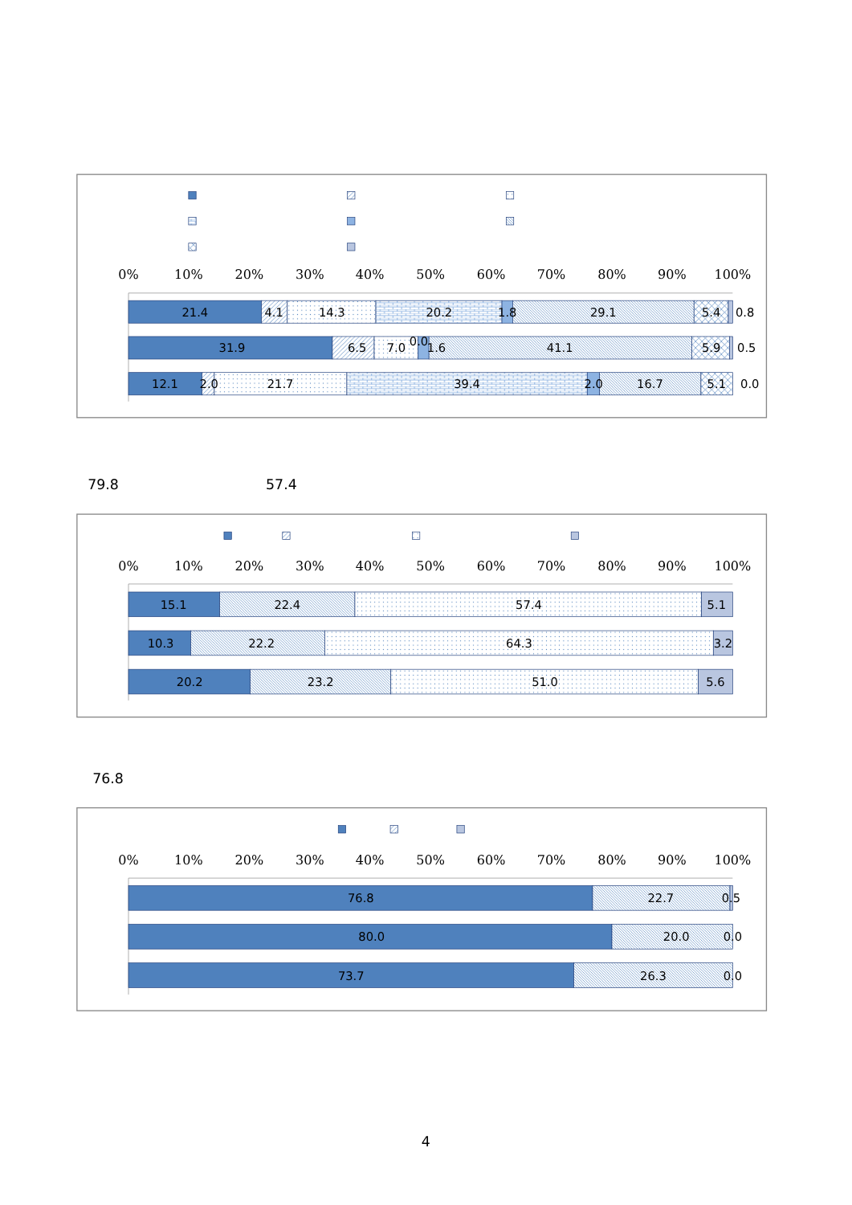0%
10%
20%
30%
40%
50%
60%
70%
80%
90%
100%
21.4
4.1
14.3
20.2
1.8
29.1
5.4
0.8
31.9
6.5
7.0
0.0
1.6
41.1
5.9
0.5
12.1
2.0
21.7
39.4
2.0
16.7
5.1
0.0
79.8
57.4
0%
10%
20%
30%
40%
50%
60%
70%
80%
90%
100%
15.1
22.4
57.4
5.1
10.3
22.2
64.3
3.2
20.2
23.2
51.0
5.6
76.8
0%
10%
20%
30%
40%
50%
60%
70%
80%
90%
100%
76.8
22.7
0.5
80.0
20.0
0.0
73.7
26.3
0.0
4